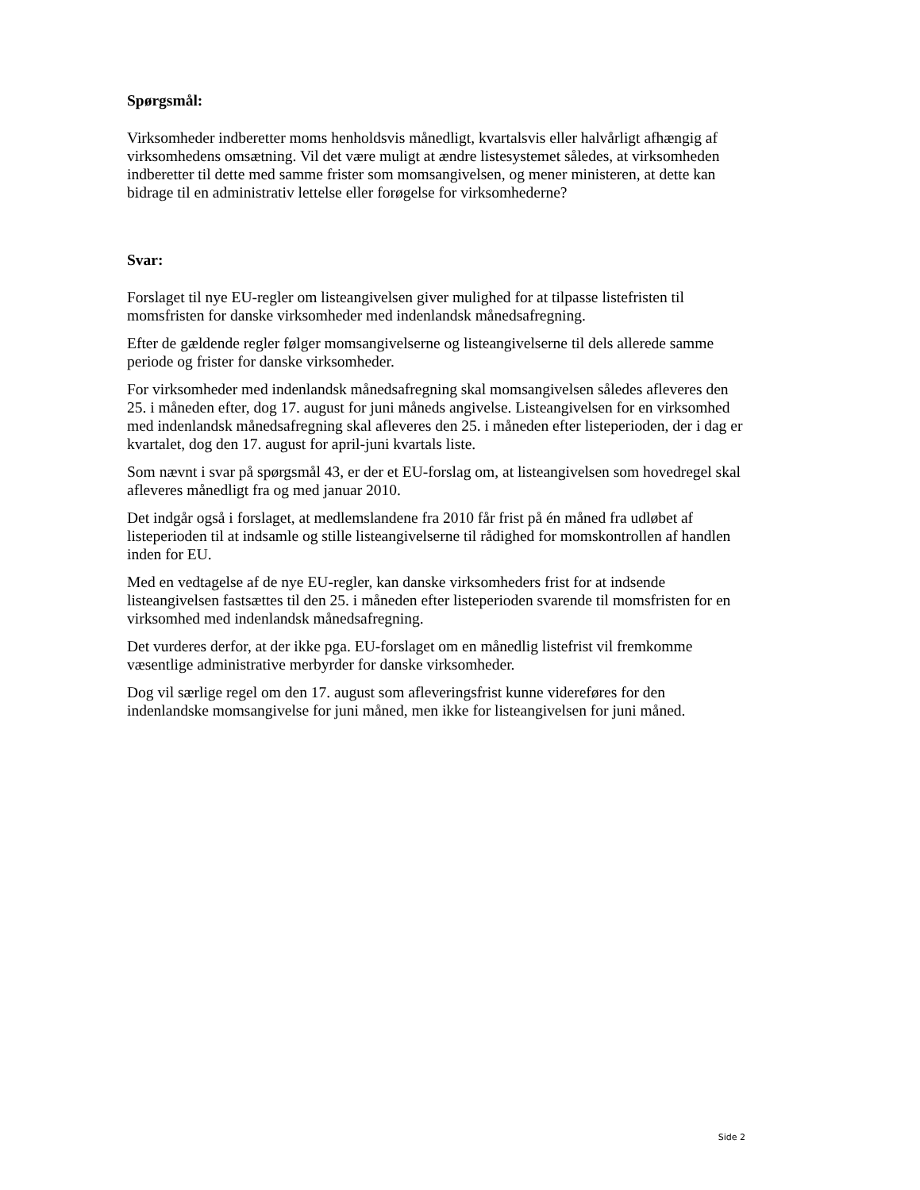Spørgsmål:
Virksomheder indberetter moms henholdsvis månedligt, kvartalsvis eller halvårligt afhængig af virksomhedens omsætning. Vil det være muligt at ændre listesystemet således, at virksomheden indberetter til dette med samme frister som momsangivelsen, og mener ministeren, at dette kan bidrage til en administrativ lettelse eller forøgelse for virksomhederne?
Svar:
Forslaget til nye EU-regler om listeangivelsen giver mulighed for at tilpasse listefristen til momsfristen for danske virksomheder med indenlandsk månedsafregning.
Efter de gældende regler følger momsangivelserne og listeangivelserne til dels allerede samme periode og frister for danske virksomheder.
For virksomheder med indenlandsk månedsafregning skal momsangivelsen således afleveres den 25. i måneden efter, dog 17. august for juni måneds angivelse. Listeangivelsen for en virksomhed med indenlandsk månedsafregning skal afleveres den 25. i måneden efter listeperioden, der i dag er kvartalet, dog den 17. august for april-juni kvartals liste.
Som nævnt i svar på spørgsmål 43, er der et EU-forslag om, at listeangivelsen som hovedregel skal afleveres månedligt fra og med januar 2010.
Det indgår også i forslaget, at medlemslandene fra 2010 får frist på én måned fra udløbet af listeperioden til at indsamle og stille listeangivelserne til rådighed for momskontrollen af handlen inden for EU.
Med en vedtagelse af de nye EU-regler, kan danske virksomheders frist for at indsende listeangivelsen fastsættes til den 25. i måneden efter listeperioden svarende til momsfristen for en virksomhed med indenlandsk månedsafregning.
Det vurderes derfor, at der ikke pga. EU-forslaget om en månedlig listefrist vil fremkomme væsentlige administrative merbyrder for danske virksomheder.
Dog vil særlige regel om den 17. august som afleveringsfrist kunne videreføres for den indenlandske momsangivelse for juni måned, men ikke for listeangivelsen for juni måned.
Side 2